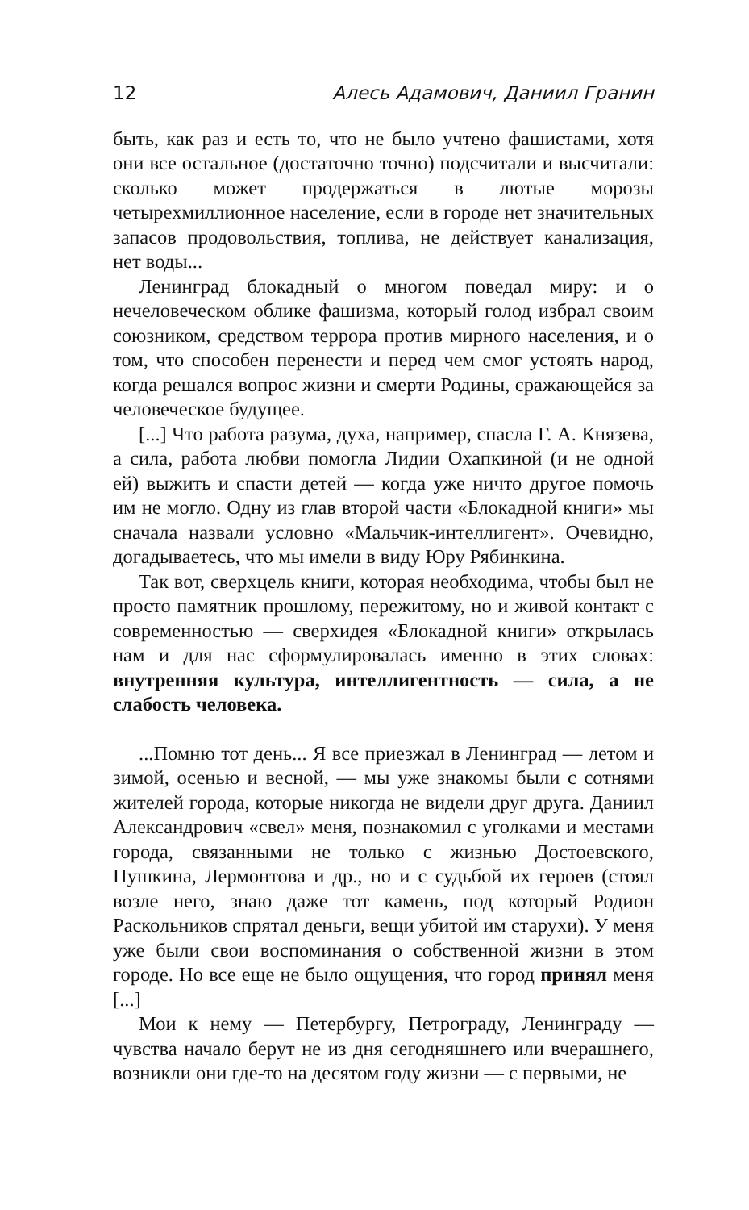12 Алесь Адамович, Даниил Гранин
быть, как раз и есть то, что не было учтено фашистами, хотя они все остальное (достаточно точно) подсчитали и высчитали: сколько может продержаться в лютые морозы четырехмиллионное население, если в городе нет значительных запасов продовольствия, топлива, не действует канализация, нет воды...
Ленинград блокадный о многом поведал миру: и о нечеловеческом облике фашизма, который голод избрал своим союзником, средством террора против мирного населения, и о том, что способен перенести и перед чем смог устоять народ, когда решался вопрос жизни и смерти Родины, сражающейся за человеческое будущее.
[...] Что работа разума, духа, например, спасла Г. А. Князева, а сила, работа любви помогла Лидии Охапкиной (и не одной ей) выжить и спасти детей — когда уже ничто другое помочь им не могло. Одну из глав второй части «Блокадной книги» мы сначала назвали условно «Мальчик-интеллигент». Очевидно, догадываетесь, что мы имели в виду Юру Рябинкина.
Так вот, сверхцель книги, которая необходима, чтобы был не просто памятник прошлому, пережитому, но и живой контакт с современностью — сверхидея «Блокадной книги» открылась нам и для нас сформулировалась именно в этих словах: внутренняя культура, интеллигентность — сила, а не слабость человека.
...Помню тот день... Я все приезжал в Ленинград — летом и зимой, осенью и весной, — мы уже знакомы были с сотнями жителей города, которые никогда не видели друг друга. Даниил Александрович «свел» меня, познакомил с уголками и местами города, связанными не только с жизнью Достоевского, Пушкина, Лермонтова и др., но и с судьбой их героев (стоял возле него, знаю даже тот камень, под который Родион Раскольников спрятал деньги, вещи убитой им старухи). У меня уже были свои воспоминания о собственной жизни в этом городе. Но все еще не было ощущения, что город принял меня [...]
Мои к нему — Петербургу, Петрограду, Ленинграду — чувства начало берут не из дня сегодняшнего или вчерашнего, возникли они где-то на десятом году жизни — с первыми, не